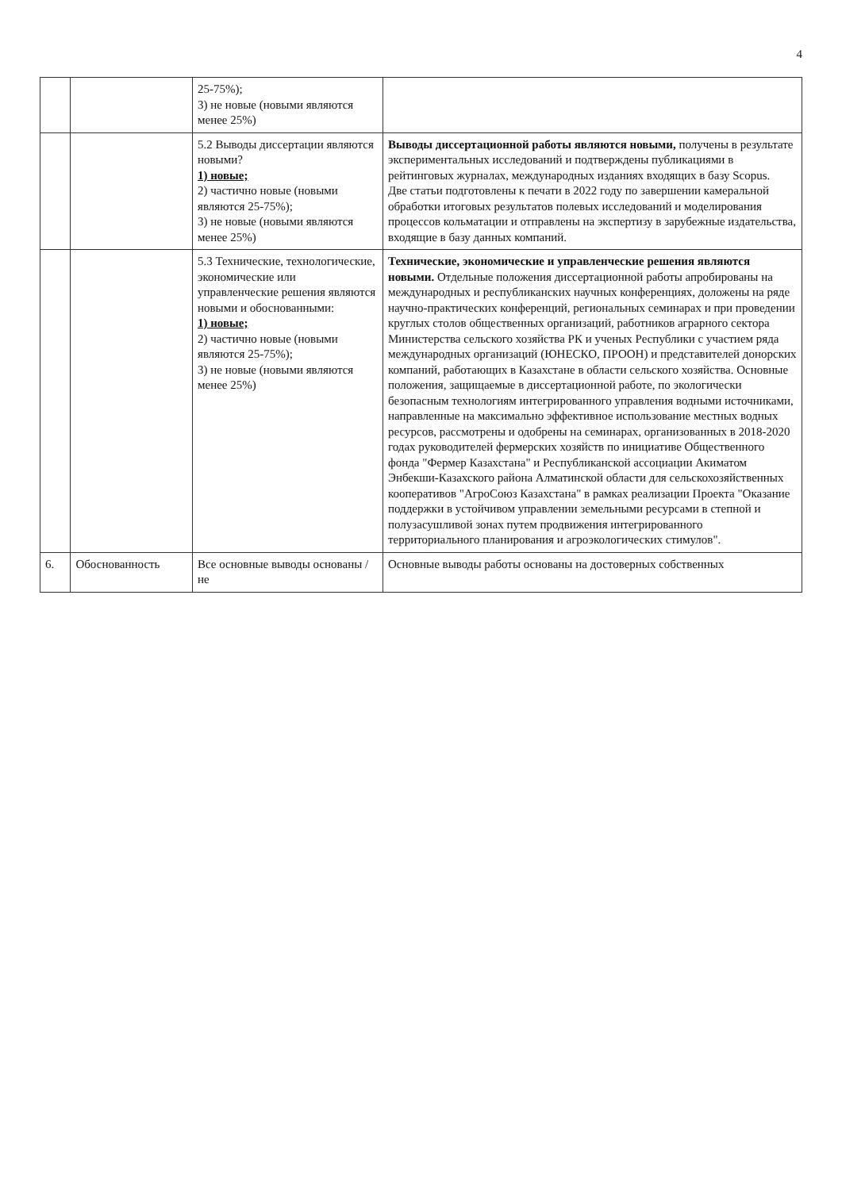4
| | | 25-75%); 3) не новые (новыми являются менее 25%) | |
| | | 5.2 Выводы диссертации являются новыми? 1) новые; 2) частично новые (новыми являются 25-75%); 3) не новые (новыми являются менее 25%) | Выводы диссертационной работы являются новыми, получены в результате экспериментальных исследований и подтверждены публикациями в рейтинговых журналах, международных изданиях входящих в базу Scopus. Две статьи подготовлены к печати в 2022 году по завершении камеральной обработки итоговых результатов полевых исследований и моделирования процессов кольматации и отправлены на экспертизу в зарубежные издательства, входящие в базу данных компаний. |
| | | 5.3 Технические, технологические, экономические или управленческие решения являются новыми и обоснованными: 1) новые; 2) частично новые (новыми являются 25-75%); 3) не новые (новыми являются менее 25%) | Технические, экономические и управленческие решения являются новыми. Отдельные положения диссертационной работы апробированы на международных и республиканских научных конференциях, доложены на ряде научно-практических конференций, региональных семинарах и при проведении круглых столов общественных организаций, работников аграрного сектора Министерства сельского хозяйства РК и ученых Республики с участием ряда международных организаций (ЮНЕСКО, ПРООН) и представителей донорских компаний, работающих в Казахстане в области сельского хозяйства. Основные положения, защищаемые в диссертационной работе, по экологически безопасным технологиям интегрированного управления водными источниками, направленные на максимально эффективное использование местных водных ресурсов, рассмотрены и одобрены на семинарах, организованных в 2018-2020 годах руководителей фермерских хозяйств по инициативе Общественного фонда "Фермер Казахстана" и Республиканской ассоциации Акиматом Энбекши-Казахского района Алматинской области для сельскохозяйственных кооперативов "АгроСоюз Казахстана" в рамках реализации Проекта "Оказание поддержки в устойчивом управлении земельными ресурсами в степной и полузасушливой зонах путем продвижения интегрированного территориального планирования и агроэкологических стимулов". |
| 6. | Обоснованность | Все основные выводы основаны /не | Основные выводы работы основаны на достоверных собственных |